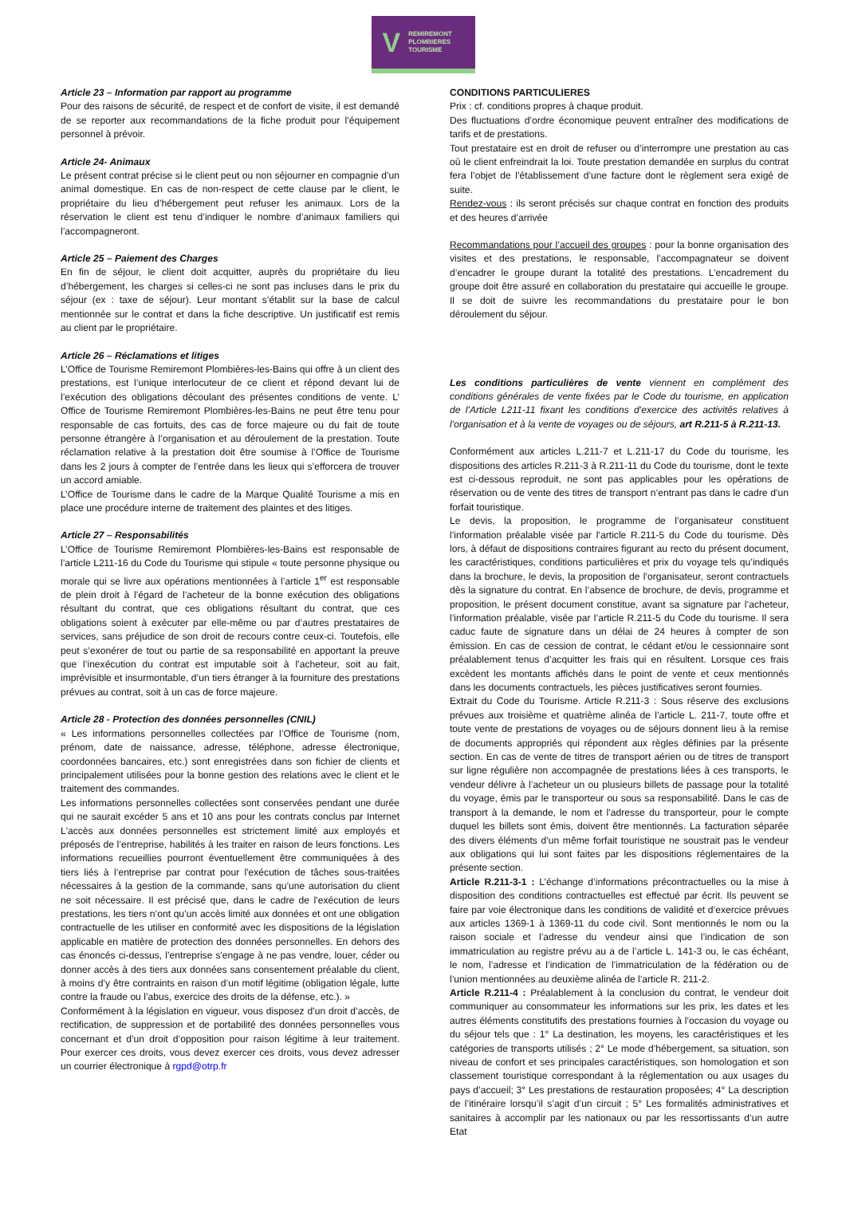V
REMIREMONT
PLOMBIERES
TOURISME
Article 23 – Information par rapport au programme
Pour des raisons de sécurité, de respect et de confort de visite, il est demandé de se reporter aux recommandations de la fiche produit pour l’équipement personnel à prévoir.
Article 24- Animaux
Le présent contrat précise si le client peut ou non séjourner en compagnie d’un animal domestique. En cas de non-respect de cette clause par le client, le propriétaire du lieu d’hébergement peut refuser les animaux. Lors de la réservation le client est tenu d’indiquer le nombre d’animaux familiers qui l’accompagneront.
Article 25 – Paiement des Charges
En fin de séjour, le client doit acquitter, auprès du propriétaire du lieu d’hébergement, les charges si celles-ci ne sont pas incluses dans le prix du séjour (ex : taxe de séjour). Leur montant s’établit sur la base de calcul mentionnée sur le contrat et dans la fiche descriptive. Un justificatif est remis au client par le propriétaire.
Article 26 – Réclamations et litiges
L’Office de Tourisme Remiremont Plombières-les-Bains qui offre à un client des prestations, est l’unique interlocuteur de ce client et répond devant lui de l’exécution des obligations découlant des présentes conditions de vente. L’ Office de Tourisme Remiremont Plombières-les-Bains ne peut être tenu pour responsable de cas fortuits, des cas de force majeure ou du fait de toute personne étrangère à l’organisation et au déroulement de la prestation. Toute réclamation relative à la prestation doit être soumise à l’Office de Tourisme dans les 2 jours à compter de l’entrée dans les lieux qui s’efforcera de trouver un accord amiable.
L’Office de Tourisme dans le cadre de la Marque Qualité Tourisme a mis en place une procédure interne de traitement des plaintes et des litiges.
Article 27 – Responsabilités
L’Office de Tourisme Remiremont Plombières-les-Bains est responsable de l’article L211-16 du Code du Tourisme qui stipule « toute personne physique ou morale qui se livre aux opérations mentionnées à l’article 1<sup>er</sup> est responsable de plein droit à l’égard de l’acheteur de la bonne exécution des obligations résultant du contrat, que ces obligations résultant du contrat, que ces obligations soient à exécuter par elle-même ou par d’autres prestataires de services, sans préjudice de son droit de recours contre ceux-ci. Toutefois, elle peut s’exonérer de tout ou partie de sa responsabilité en apportant la preuve que l’inexécution du contrat est imputable soit à l’acheteur, soit au fait, imprévisible et insurmontable, d’un tiers étranger à la fourniture des prestations prévues au contrat, soit à un cas de force majeure.
Article 28 - Protection des données personnelles (CNIL)
« Les informations personnelles collectées par l’Office de Tourisme (nom, prénom, date de naissance, adresse, téléphone, adresse électronique, coordonnées bancaires, etc.) sont enregistrées dans son fichier de clients et principalement utilisées pour la bonne gestion des relations avec le client et le traitement des commandes.
Les informations personnelles collectées sont conservées pendant une durée qui ne saurait excéder 5 ans et 10 ans pour les contrats conclus par Internet L'accès aux données personnelles est strictement limité aux employés et préposés de l’entreprise, habilités à les traiter en raison de leurs fonctions. Les informations recueillies pourront éventuellement être communiquées à des tiers liés à l’entreprise par contrat pour l'exécution de tâches sous-traitées nécessaires à la gestion de la commande, sans qu’une autorisation du client ne soit nécessaire. Il est précisé que, dans le cadre de l’exécution de leurs prestations, les tiers n’ont qu’un accès limité aux données et ont une obligation contractuelle de les utiliser en conformité avec les dispositions de la législation applicable en matière de protection des données personnelles. En dehors des cas énoncés ci-dessus, l’entreprise s'engage à ne pas vendre, louer, céder ou donner accès à des tiers aux données sans consentement préalable du client, à moins d’y être contraints en raison d’un motif légitime (obligation légale, lutte contre la fraude ou l’abus, exercice des droits de la défense, etc.). »
Conformément à la législation en vigueur, vous disposez d’un droit d’accès, de rectification, de suppression et de portabilité des données personnelles vous concernant et d’un droit d’opposition pour raison légitime à leur traitement. Pour exercer ces droits, vous devez exercer ces droits, vous devez adresser un courrier électronique à rgpd@otrp.fr
CONDITIONS PARTICULIERES
Prix : cf. conditions propres à chaque produit.
Des fluctuations d’ordre économique peuvent entraîner des modifications de tarifs et de prestations.
Tout prestataire est en droit de refuser ou d’interrompre une prestation au cas où le client enfreindrait la loi. Toute prestation demandée en surplus du contrat fera l’objet de l’établissement d’une facture dont le règlement sera exigé de suite.
Rendez-vous : ils seront précisés sur chaque contrat en fonction des produits et des heures d’arrivée
Recommandations pour l’accueil des groupes : pour la bonne organisation des visites et des prestations, le responsable, l’accompagnateur se doivent d’encadrer le groupe durant la totalité des prestations. L’encadrement du groupe doit être assuré en collaboration du prestataire qui accueille le groupe. Il se doit de suivre les recommandations du prestataire pour le bon déroulement du séjour.
Les conditions particulières de vente viennent en complément des conditions générales de vente fixées par le Code du tourisme, en application de l’Article L211-11 fixant les conditions d’exercice des activités relatives à l’organisation et à la vente de voyages ou de séjours, art R.211-5 à R.211-13.
Conformément aux articles L.211-7 et L.211-17 du Code du tourisme, les dispositions des articles R.211-3 à R.211-11 du Code du tourisme, dont le texte est ci-dessous reproduit, ne sont pas applicables pour les opérations de réservation ou de vente des titres de transport n’entrant pas dans le cadre d’un forfait touristique.
Le devis, la proposition, le programme de l’organisateur constituent l’information préalable visée par l’article R.211-5 du Code du tourisme. Dès lors, à défaut de dispositions contraires figurant au recto du présent document, les caractéristiques, conditions particulières et prix du voyage tels qu’indiqués dans la brochure, le devis, la proposition de l’organisateur, seront contractuels dès la signature du contrat. En l’absence de brochure, de devis, programme et proposition, le présent document constitue, avant sa signature par l’acheteur, l’information préalable, visée par l’article R.211-5 du Code du tourisme. Il sera caduc faute de signature dans un délai de 24 heures à compter de son émission. En cas de cession de contrat, le cédant et/ou le cessionnaire sont préalablement tenus d’acquitter les frais qui en résultent. Lorsque ces frais excèdent les montants affichés dans le point de vente et ceux mentionnés dans les documents contractuels, les pièces justificatives seront fournies.
Extrait du Code du Tourisme. Article R.211-3 : Sous réserve des exclusions prévues aux troisième et quatrième alinéa de l’article L. 211-7, toute offre et toute vente de prestations de voyages ou de séjours donnent lieu à la remise de documents appropriés qui répondent aux règles définies par la présente section. En cas de vente de titres de transport aérien ou de titres de transport sur ligne régulière non accompagnée de prestations liées à ces transports, le vendeur délivre à l’acheteur un ou plusieurs billets de passage pour la totalité du voyage, émis par le transporteur ou sous sa responsabilité. Dans le cas de transport à la demande, le nom et l’adresse du transporteur, pour le compte duquel les billets sont émis, doivent être mentionnés. La facturation séparée des divers éléments d’un même forfait touristique ne soustrait pas le vendeur aux obligations qui lui sont faites par les dispositions réglementaires de la présente section.
Article R.211-3-1 : L’échange d’informations précontractuelles ou la mise à disposition des conditions contractuelles est effectué par écrit. Ils peuvent se faire par voie électronique dans les conditions de validité et d’exercice prévues aux articles 1369-1 à 1369-11 du code civil. Sont mentionnés le nom ou la raison sociale et l’adresse du vendeur ainsi que l’indication de son immatriculation au registre prévu au a de l’article L. 141-3 ou, le cas échéant, le nom, l’adresse et l’indication de l’immatriculation de la fédération ou de l’union mentionnées au deuxième alinéa de l’article R. 211-2.
Article R.211-4 : Préalablement à la conclusion du contrat, le vendeur doit communiquer au consommateur les informations sur les prix, les dates et les autres éléments constitutifs des prestations fournies à l’occasion du voyage ou du séjour tels que : 1° La destination, les moyens, les caractéristiques et les catégories de transports utilisés ; 2° Le mode d’hébergement, sa situation, son niveau de confort et ses principales caractéristiques, son homologation et son classement touristique correspondant à la réglementation ou aux usages du pays d’accueil; 3° Les prestations de restauration proposées; 4° La description de l’itinéraire lorsqu’il s’agit d’un circuit ; 5° Les formalités administratives et sanitaires à accomplir par les nationaux ou par les ressortissants d’un autre Etat